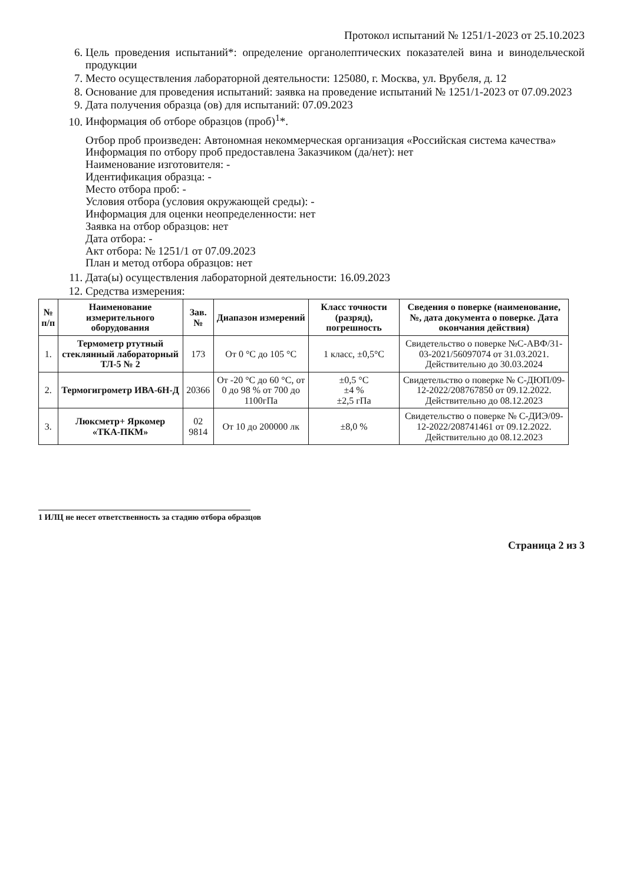Протокол испытаний № 1251/1-2023 от 25.10.2023
6. Цель проведения испытаний*: определение органолептических показателей вина и винодельческой продукции
7. Место осуществления лабораторной деятельности: 125080, г. Москва, ул. Врубеля, д. 12
8. Основание для проведения испытаний: заявка на проведение испытаний № 1251/1-2023 от 07.09.2023
9. Дата получения образца (ов) для испытаний: 07.09.2023
10. Информация об отборе образцов (проб)<sup>1</sup>*.
Отбор проб произведен: Автономная некоммерческая организация «Российская система качества»
Информация по отбору проб предоставлена Заказчиком (да/нет): нет
Наименование изготовителя: -
Идентификация образца: -
Место отбора проб: -
Условия отбора (условия окружающей среды): -
Информация для оценки неопределенности: нет
Заявка на отбор образцов: нет
Дата отбора: -
Акт отбора: № 1251/1 от 07.09.2023
План и метод отбора образцов: нет
11. Дата(ы) осуществления лабораторной деятельности: 16.09.2023
12. Средства измерения:
| № п/п | Наименование измерительного оборудования | Зав. № | Диапазон измерений | Класс точности (разряд), погрешность | Сведения о поверке (наименование, №, дата документа о поверке. Дата окончания действия) |
| --- | --- | --- | --- | --- | --- |
| 1. | Термометр ртутный стеклянный лабораторный ТЛ-5 № 2 | 173 | От 0 °С до 105 °С | 1 класс, ±0,5°С | Свидетельство о поверке №С-АВФ/31-03-2021/56097074 от 31.03.2021. Действительно до 30.03.2024 |
| 2. | Термогигрометр ИВА-6Н-Д | 20366 | От -20 °С до 60 °С, от 0 до 98 % от 700 до 1100гПа | ±0,5 °С ±4 % ±2,5 гПа | Свидетельство о поверке № С-ДЮП/09-12-2022/208767850 от 09.12.2022. Действительно до 08.12.2023 |
| 3. | Люксметр+ Яркомер «ТКА-ПКМ» | 02 9814 | От 10 до 200000 лк | ±8,0 % | Свидетельство о поверке № С-ДИЭ/09-12-2022/208741461 от 09.12.2022. Действительно до 08.12.2023 |
1 ИЛЦ не несет ответственность за стадию отбора образцов
Страница 2 из 3